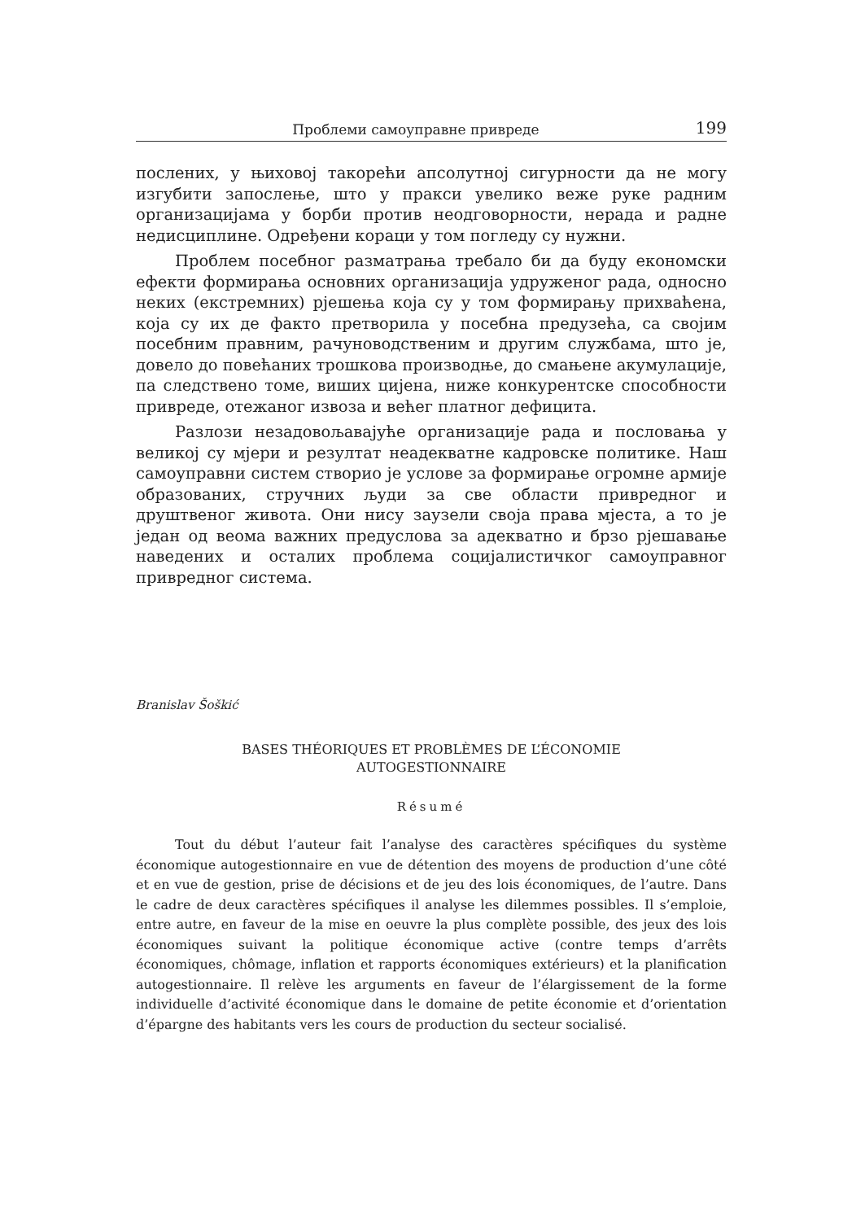Проблеми самоуправне привреде 199
послених, у њиховој такорећи апсолутној сигурности да не могу изгубити запослење, што у пракси увелико веже руке радним организацијама у борби против неодговорности, нерада и радне недисциплине. Одређени кораци у том погледу су нужни.
Проблем посебног разматрања требало би да буду економски ефекти формирања основних организација удруженог рада, односно неких (екстремних) рјешења која су у том формирању прихваћена, која су их де факто претворила у посебна предузећа, са својим посебним правним, рачуноводственим и другим службама, што је, довело до повећаних трошкова производње, до смањене акумулације, па следствено томе, виших цијена, ниже конкурентске способности привреде, отежаног извоза и већег платног дефицита.
Разлози незадовољавајуће организације рада и пословања у великој су мјери и резултат неадекватне кадровске политике. Наш самоуправни систем створио је услове за формирање огромне армије образованих, стручних људи за све области привредног и друштвеног живота. Они нису заузели своја права мјеста, а то је један од веома важних предуслова за адекватно и брзо рјешавање наведених и осталих проблема социјалистичког самоуправног привредног система.
Branislav Šoškić
BASES THÉORIQUES ET PROBLÈMES DE L’ÉCONOMIE
AUTOGESTIONNAIRE
Résumé
Tout du début l’auteur fait l’analyse des caractères spécifiques du système économique autogestionnaire en vue de détention des moyens de production d’une côté et en vue de gestion, prise de décisions et de jeu des lois économiques, de l’autre. Dans le cadre de deux caractères spécifiques il analyse les dilemmes possibles. Il s’emploie, entre autre, en faveur de la mise en oeuvre la plus complète possible, des jeux des lois économiques suivant la politique économique active (contre temps d’arrêts économiques, chômage, inflation et rapports économiques extérieurs) et la planification autogestionnaire. Il relève les arguments en faveur de l’élargissement de la forme individuelle d’activité économique dans le domaine de petite économie et d’orientation d’épargne des habitants vers les cours de production du secteur socialisé.